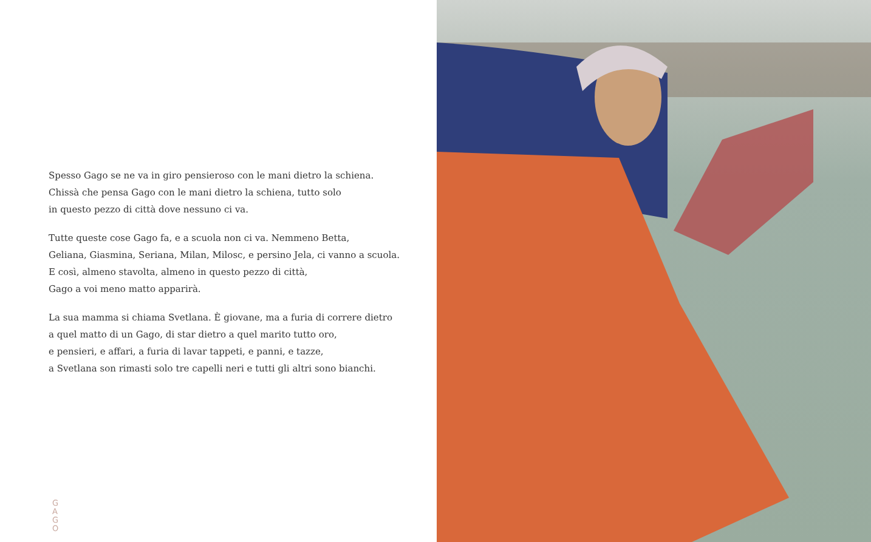Spesso Gago se ne va in giro pensieroso con le mani dietro la schiena.
Chissà che pensa Gago con le mani dietro la schiena, tutto solo
in questo pezzo di città dove nessuno ci va.
Tutte queste cose Gago fa, e a scuola non ci va. Nemmeno Betta,
Geliana, Giasmina, Seriana, Milan, Milosc, e persino Jela, ci vanno a scuola.
E così, almeno stavolta, almeno in questo pezzo di città,
Gago a voi meno matto apparirà.
La sua mamma si chiama Svetlana. È giovane, ma a furia di correre dietro
a quel matto di un Gago, di star dietro a quel marito tutto oro,
e pensieri, e affari, a furia di lavar tappeti, e panni, e tazze,
a Svetlana son rimasti solo tre capelli neri e tutti gli altri sono bianchi.
G
A
G
O